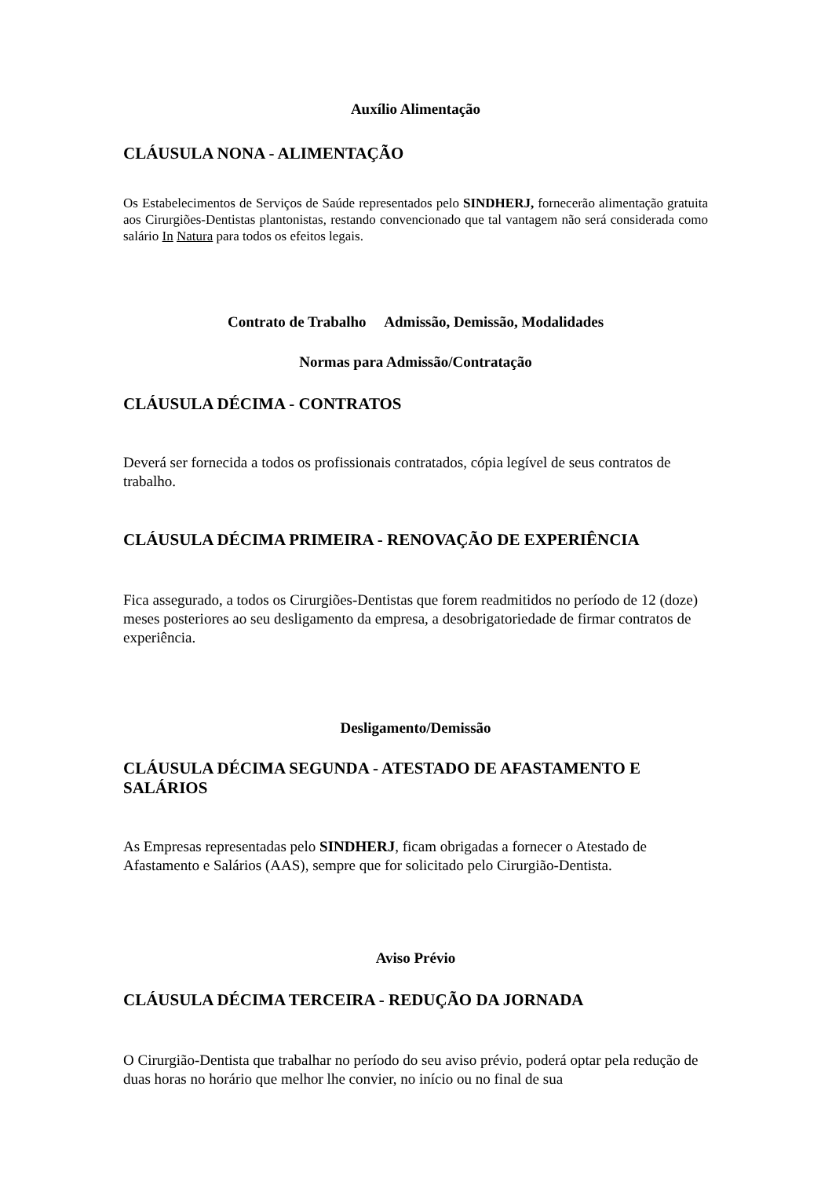Auxílio Alimentação
CLÁUSULA NONA - ALIMENTAÇÃO
Os Estabelecimentos de Serviços de Saúde representados pelo SINDHERJ, fornecerão alimentação gratuita aos Cirurgiões-Dentistas plantonistas, restando convencionado que tal vantagem não será considerada como salário In Natura para todos os efeitos legais.
Contrato de Trabalho Admissão, Demissão, Modalidades
Normas para Admissão/Contratação
CLÁUSULA DÉCIMA - CONTRATOS
Deverá ser fornecida a todos os profissionais contratados, cópia legível de seus contratos de trabalho.
CLÁUSULA DÉCIMA PRIMEIRA - RENOVAÇÃO DE EXPERIÊNCIA
Fica assegurado, a todos os Cirurgiões-Dentistas que forem readmitidos no período de 12 (doze) meses posteriores ao seu desligamento da empresa, a desobrigatoriedade de firmar contratos de experiência.
Desligamento/Demissão
CLÁUSULA DÉCIMA SEGUNDA - ATESTADO DE AFASTAMENTO E SALÁRIOS
As Empresas representadas pelo SINDHERJ, ficam obrigadas a fornecer o Atestado de Afastamento e Salários (AAS), sempre que for solicitado pelo Cirurgião-Dentista.
Aviso Prévio
CLÁUSULA DÉCIMA TERCEIRA - REDUÇÃO DA JORNADA
O Cirurgião-Dentista que trabalhar no período do seu aviso prévio, poderá optar pela redução de duas horas no horário que melhor lhe convier, no início ou no final de sua